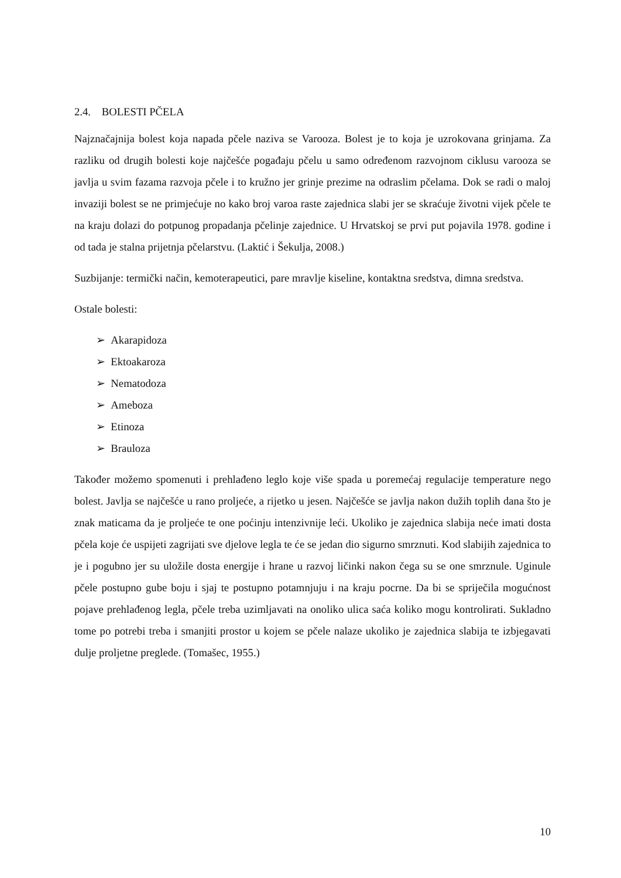2.4. BOLESTI PČELA
Najznačajnija bolest koja napada pčele naziva se Varooza. Bolest je to koja je uzrokovana grinjama. Za razliku od drugih bolesti koje najčešće pogađaju pčelu u samo određenom razvojnom ciklusu varooza se javlja u svim fazama razvoja pčele i to kružno jer grinje prezime na odraslim pčelama. Dok se radi o maloj invaziji bolest se ne primjećuje no kako broj varoa raste zajednica slabi jer se skraćuje životni vijek pčele te na kraju dolazi do potpunog propadanja pčelinje zajednice. U Hrvatskoj se prvi put pojavila 1978. godine i od tada je stalna prijetnja pčelarstvu. (Laktić i Šekulja, 2008.)
Suzbijanje: termički način, kemoterapeutici, pare mravlje kiseline, kontaktna sredstva, dimna sredstva.
Ostale bolesti:
➢ Akarapidoza
➢ Ektoakaroza
➢ Nematodoza
➢ Ameboza
➢ Etinoza
➢ Brauloza
Također možemo spomenuti i prehlađeno leglo koje više spada u poremećaj regulacije temperature nego bolest. Javlja se najčešće u rano proljeće, a rijetko u jesen. Najčešće se javlja nakon dužih toplih dana što je znak maticama da je proljeće te one poćinju intenzivnije leći. Ukoliko je zajednica slabija neće imati dosta pčela koje će uspijeti zagrijati sve djelove legla te će se jedan dio sigurno smrznuti. Kod slabijih zajednica to je i pogubno jer su uložile dosta energije i hrane u razvoj ličinki nakon čega su se one smrznule. Uginule pčele postupno gube boju i sjaj te postupno potamnjuju i na kraju pocrne. Da bi se spriječila mogućnost pojave prehlađenog legla, pčele treba uzimljavati na onoliko ulica saća koliko mogu kontrolirati. Sukladno tome po potrebi treba i smanjiti prostor u kojem se pčele nalaze ukoliko je zajednica slabija te izbjegavati dulje proljetne preglede. (Tomašec, 1955.)
10